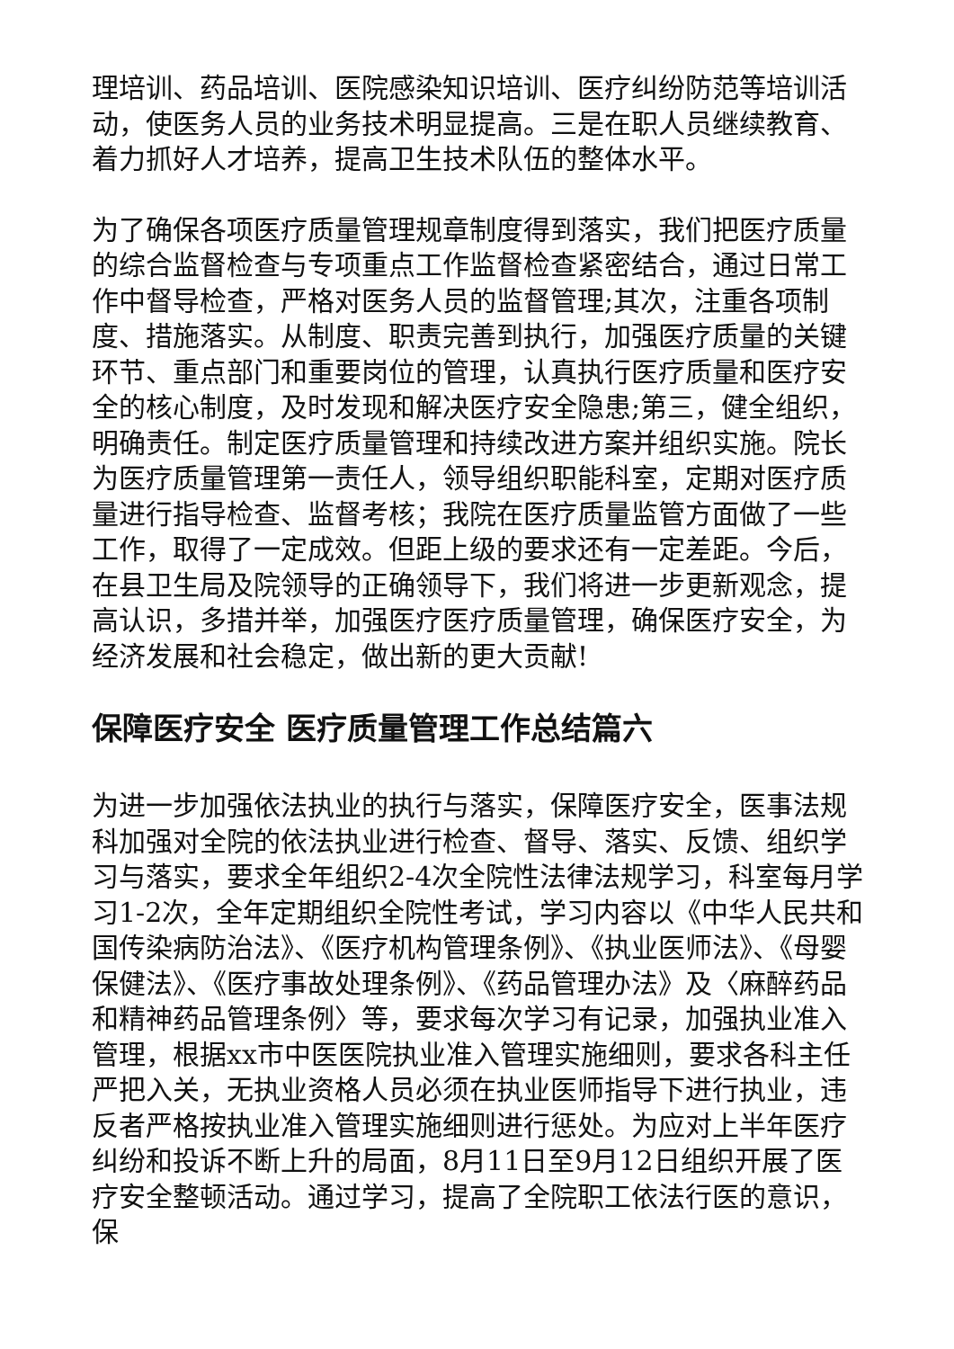理培训、药品培训、医院感染知识培训、医疗纠纷防范等培训活动，使医务人员的业务技术明显提高。三是在职人员继续教育、着力抓好人才培养，提高卫生技术队伍的整体水平。
为了确保各项医疗质量管理规章制度得到落实，我们把医疗质量的综合监督检查与专项重点工作监督检查紧密结合，通过日常工作中督导检查，严格对医务人员的监督管理;其次，注重各项制度、措施落实。从制度、职责完善到执行，加强医疗质量的关键环节、重点部门和重要岗位的管理，认真执行医疗质量和医疗安全的核心制度，及时发现和解决医疗安全隐患;第三，健全组织，明确责任。制定医疗质量管理和持续改进方案并组织实施。院长为医疗质量管理第一责任人，领导组织职能科室，定期对医疗质量进行指导检查、监督考核；我院在医疗质量监管方面做了一些工作，取得了一定成效。但距上级的要求还有一定差距。今后，在县卫生局及院领导的正确领导下，我们将进一步更新观念，提高认识，多措并举，加强医疗医疗质量管理，确保医疗安全，为经济发展和社会稳定，做出新的更大贡献!
保障医疗安全 医疗质量管理工作总结篇六
为进一步加强依法执业的执行与落实，保障医疗安全，医事法规科加强对全院的依法执业进行检查、督导、落实、反馈、组织学习与落实，要求全年组织2-4次全院性法律法规学习，科室每月学习1-2次，全年定期组织全院性考试，学习内容以《中华人民共和国传染病防治法》、《医疗机构管理条例》、《执业医师法》、《母婴保健法》、《医疗事故处理条例》、《药品管理办法》及〈麻醉药品和精神药品管理条例〉等，要求每次学习有记录，加强执业准入管理，根据xx市中医医院执业准入管理实施细则，要求各科主任严把入关，无执业资格人员必须在执业医师指导下进行执业，违反者严格按执业准入管理实施细则进行惩处。为应对上半年医疗纠纷和投诉不断上升的局面，8月11日至9月12日组织开展了医疗安全整顿活动。通过学习，提高了全院职工依法行医的意识，保